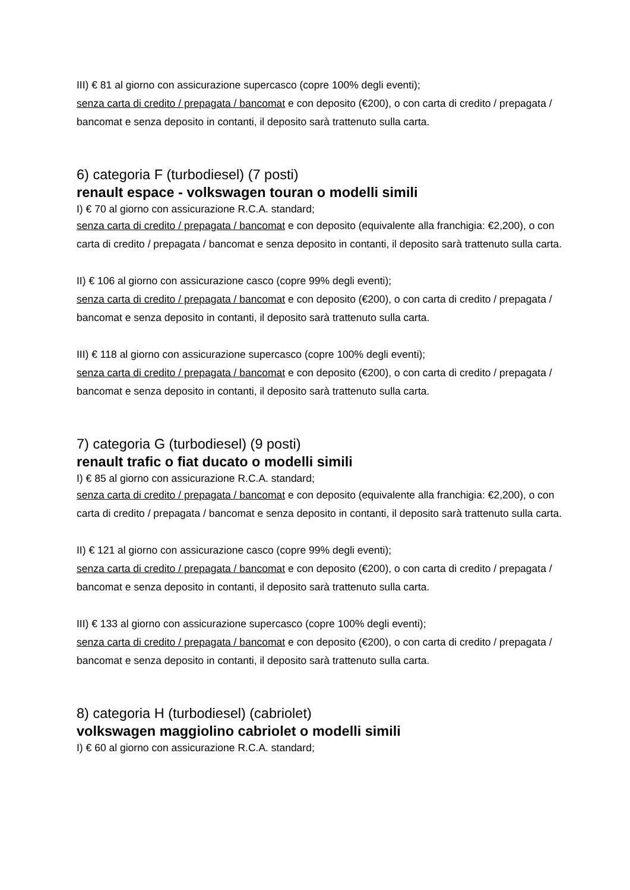III) € 81 al giorno con assicurazione supercasco (copre 100% degli eventi);
senza carta di credito / prepagata / bancomat e con deposito (€200), o con carta di credito / prepagata / bancomat e senza deposito in contanti, il deposito sarà trattenuto sulla carta.
6) categoria F (turbodiesel) (7 posti)
renault espace - volkswagen touran o modelli simili
I) € 70 al giorno con assicurazione R.C.A. standard;
senza carta di credito / prepagata / bancomat e con deposito (equivalente alla franchigia: €2,200), o con carta di credito / prepagata / bancomat e senza deposito in contanti, il deposito sarà trattenuto sulla carta.
II) € 106 al giorno con assicurazione casco (copre 99% degli eventi);
senza carta di credito / prepagata / bancomat e con deposito (€200), o con carta di credito / prepagata / bancomat e senza deposito in contanti, il deposito sarà trattenuto sulla carta.
III) € 118 al giorno con assicurazione supercasco (copre 100% degli eventi);
senza carta di credito / prepagata / bancomat e con deposito (€200), o con carta di credito / prepagata / bancomat e senza deposito in contanti, il deposito sarà trattenuto sulla carta.
7) categoria G (turbodiesel) (9 posti)
renault trafic o fiat ducato o modelli simili
I) € 85 al giorno con assicurazione R.C.A. standard;
senza carta di credito / prepagata / bancomat e con deposito (equivalente alla franchigia: €2,200), o con carta di credito / prepagata / bancomat e senza deposito in contanti, il deposito sarà trattenuto sulla carta.
II) € 121 al giorno con assicurazione casco (copre 99% degli eventi);
senza carta di credito / prepagata / bancomat e con deposito (€200), o con carta di credito / prepagata / bancomat e senza deposito in contanti, il deposito sarà trattenuto sulla carta.
III) € 133 al giorno con assicurazione supercasco (copre 100% degli eventi);
senza carta di credito / prepagata / bancomat e con deposito (€200), o con carta di credito / prepagata / bancomat e senza deposito in contanti, il deposito sarà trattenuto sulla carta.
8) categoria H (turbodiesel) (cabriolet)
volkswagen maggiolino cabriolet o modelli simili
I) € 60 al giorno con assicurazione R.C.A. standard;